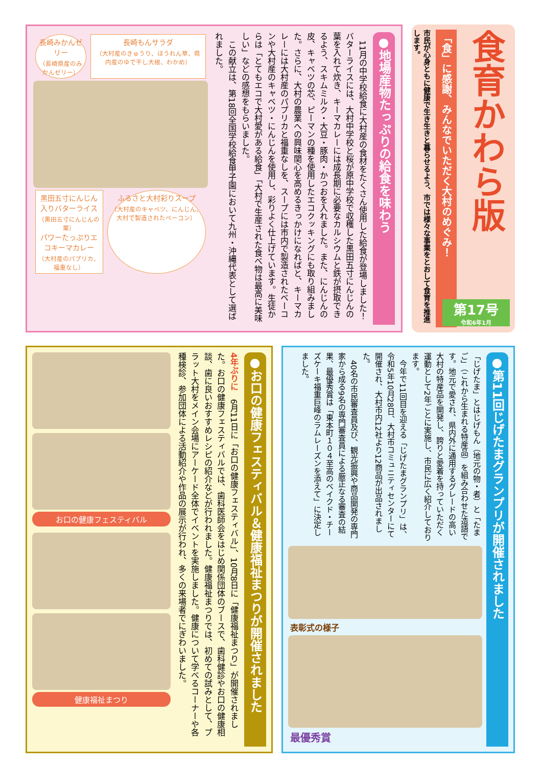食育かわら版
「食」に感謝、みんなでいただく大村のめぐみ！
市民が心身ともに健康で生き生きと暮らせるよう、市では様々な事業をとおして食育を推進します。
第17号
令和6年1月
●地場産物たっぷりの給食を味わう
　11月の中学校給食に大村産の食材をたくさん使用した給食が登場しました！バターライスには、大村中学校と桜が原中学校で収穫した黒田五寸にんじんの葉を入れて炊き、キーマカレーには成長期に必要なカルシウムと鉄が摂取できるよう、スキムミルク・大豆・豚肉・かつおを入れました。また、にんじんの皮、キャベツの芯、ピーマンの種を使用したエコクッキングにも取り組みました。さらに、大村の農業への興味関心を高めるきっかけになればと、キーマカレーには大村産のパプリカと福重なしを、スープには市内で製造されたベーコンや大村産のキャベツ・にんじんを使用し、彩りよく仕上げています。生徒からは「とてもエコで大村愛がある給食」「大村で生産された食べ物は最高に美味しい」などの感想をもらいました。
　この献立は、第18回全国学校給食甲子園において九州・沖縄代表として選ばれました。
長崎みかんゼリー
（長崎県産のみかんゼリー）
長崎もんサラダ
（大村産のきゅうり、ほうれん草、県内産のゆで干し大根、わかめ）
黒田五寸にんじん入りバターライス
（黒田五寸にんじんの葉）
パワーたっぷりエコキーマカレー
（大村産のパプリカ、福重なし）
ふるさと大村彩りスープ
（大村産のキャベツ、にんじん、大村で製造されたベーコン）
●お口の健康フェスティバル＆健康福祉まつりが開催されました
4年ぶりに　6月11日に「お口の健康フェスティバル」、10月8日に「健康福祉まつり」が開催されました。お口の健康フェスティバルでは、歯科医師会をはじめ関係団体のブースで、歯科健診やお口の健康相談、歯に良いおすすめレシピの紹介などが行われました。健康福祉まつりでは、初めての試みとして、プラット大村をメイン会場にアーケード全体でイベントを実施しました。健康について学べるコーナーや各種検診、参加団体による活動紹介や作品の展示が行われ、多くの来場者でにぎわいました。
お口の健康フェスティバル
健康福祉まつり
●第11回じげたまグランプリが開催されました
「じげたま」とはじげもん（地元の物・者）と「たまご」（これから生まれる特産品）を組み合わせた造語です。地元で愛され、県内外に通用するグレードの高い大村の特産品を開発し、誇りと愛着を持っていただく運動として2年ごとに実施し、市民に広く紹介しております。
　今年で11回目を迎える「じげたまグランプリ」は、令和5年10月28日、大村市コミュニティセンターにて開催され、大村市内12社より12商品が出品されました。
　40名の市民審査員及び、観光振興や商品開発の専門家から成る9名の専門審査員による厳正なる審査の結果、最優秀賞は「東本町１０４至高のベイクド・チーズケーキ福重巨峰のラムレーズンを添えて」に決定しました。
表彰式の様子
最優秀賞